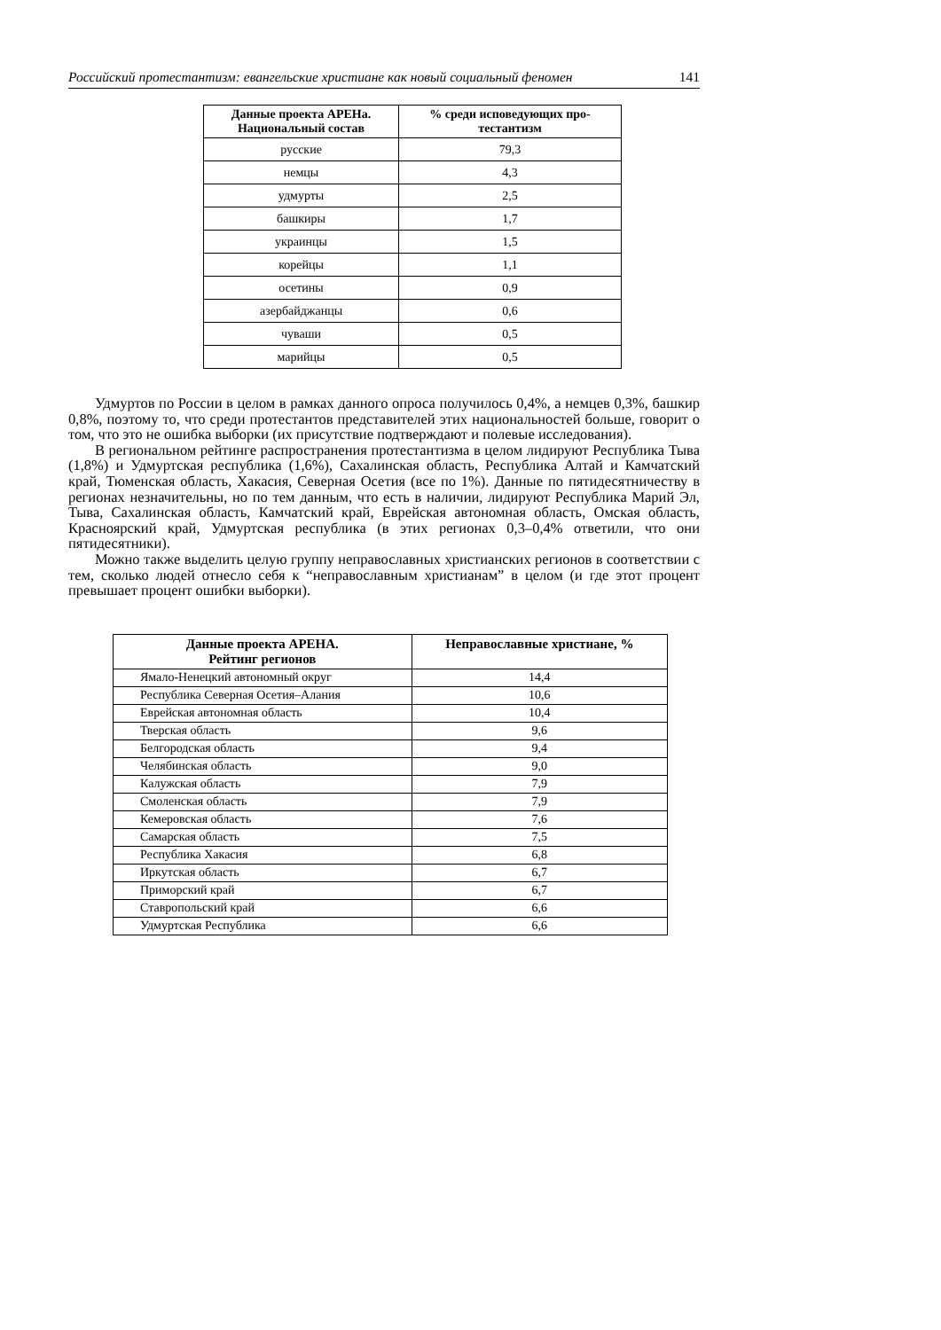Российский протестантизм: евангельские христиане как новый социальный феномен 141
| Данные проекта АРЕНа. Национальный состав | % среди исповедующих про- тестантизм |
| --- | --- |
| русские | 79,3 |
| немцы | 4,3 |
| удмурты | 2,5 |
| башкиры | 1,7 |
| украинцы | 1,5 |
| корейцы | 1,1 |
| осетины | 0,9 |
| азербайджанцы | 0,6 |
| чуваши | 0,5 |
| марийцы | 0,5 |
Удмуртов по России в целом в рамках данного опроса получилось 0,4%, а немцев 0,3%, башкир 0,8%, поэтому то, что среди протестантов представителей этих национальностей больше, говорит о том, что это не ошибка выборки (их присутствие подтверждают и полевые исследования).
В региональном рейтинге распространения протестантизма в целом лидируют Республика Тыва (1,8%) и Удмуртская республика (1,6%), Сахалинская область, Республика Алтай и Камчатский край, Тюменская область, Хакасия, Северная Осетия (все по 1%). Данные по пятидесятничеству в регионах незначительны, но по тем данным, что есть в наличии, лидируют Республика Марий Эл, Тыва, Сахалинская область, Камчатский край, Еврейская автономная область, Омская область, Красноярский край, Удмуртская республика (в этих регионах 0,3–0,4% ответили, что они пятидесятники).
Можно также выделить целую группу неправославных христианских регионов в соответствии с тем, сколько людей отнесло себя к “неправославным христианам” в целом (и где этот процент превышает процент ошибки выборки).
| Данные проекта АРЕНА. Рейтинг регионов | Неправославные христиане, % |
| --- | --- |
| Ямало-Ненецкий автономный округ | 14,4 |
| Республика Северная Осетия–Алания | 10,6 |
| Еврейская автономная область | 10,4 |
| Тверская область | 9,6 |
| Белгородская область | 9,4 |
| Челябинская область | 9,0 |
| Калужская область | 7,9 |
| Смоленская область | 7,9 |
| Кемеровская область | 7,6 |
| Самарская область | 7,5 |
| Республика Хакасия | 6,8 |
| Иркутская область | 6,7 |
| Приморский край | 6,7 |
| Ставропольский край | 6,6 |
| Удмуртская Республика | 6,6 |